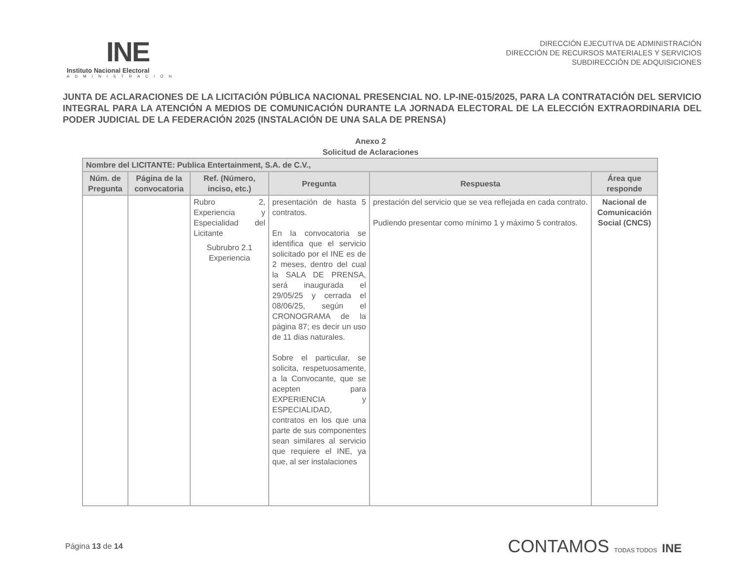INE
Instituto Nacional Electoral
ADMINISTRACIÓN
DIRECCIÓN EJECUTIVA DE ADMINISTRACIÓN
DIRECCIÓN DE RECURSOS MATERIALES Y SERVICIOS
SUBDIRECCIÓN DE ADQUISICIONES
JUNTA DE ACLARACIONES DE LA LICITACIÓN PÚBLICA NACIONAL PRESENCIAL NO. LP-INE-015/2025, PARA LA CONTRATACIÓN DEL SERVICIO INTEGRAL PARA LA ATENCIÓN A MEDIOS DE COMUNICACIÓN DURANTE LA JORNADA ELECTORAL DE LA ELECCIÓN EXTRAORDINARIA DEL PODER JUDICIAL DE LA FEDERACIÓN 2025 (INSTALACIÓN DE UNA SALA DE PRENSA)
Anexo 2
Solicitud de Aclaraciones
| Nombre del LICITANTE: Publica Entertainment, S.A. de C.V., | | | | | |
| --- | --- | --- | --- | --- | --- |
| Núm. de Pregunta | Página de la convocatoria | Ref. (Número, inciso, etc.) | Pregunta | Respuesta | Área que responde |
| | | Rubro 2, Experiencia y Especialidad del Licitante Subrubro 2.1 Experiencia | presentación de hasta 5 contratos. En la convocatoria se identifica que el servicio solicitado por el INE es de 2 meses, dentro del cual la SALA DE PRENSA, será inaugurada el 29/05/25 y cerrada el 08/06/25, según el CRONOGRAMA de la página 87; es decir un uso de 11 dias naturales. Sobre el particular, se solicita, respetuosamente, a la Convocante, que se acepten para EXPERIENCIA y ESPECIALIDAD, contratos en los que una parte de sus componentes sean similares al servicio que requiere el INE, ya que, al ser instalaciones | prestación del servicio que se vea reflejada en cada contrato. Pudiendo presentar como mínimo 1 y máximo 5 contratos. | Nacional de Comunicación Social (CNCS) |
Página 13 de 14
CONTAMOS TODAS TODOS INE